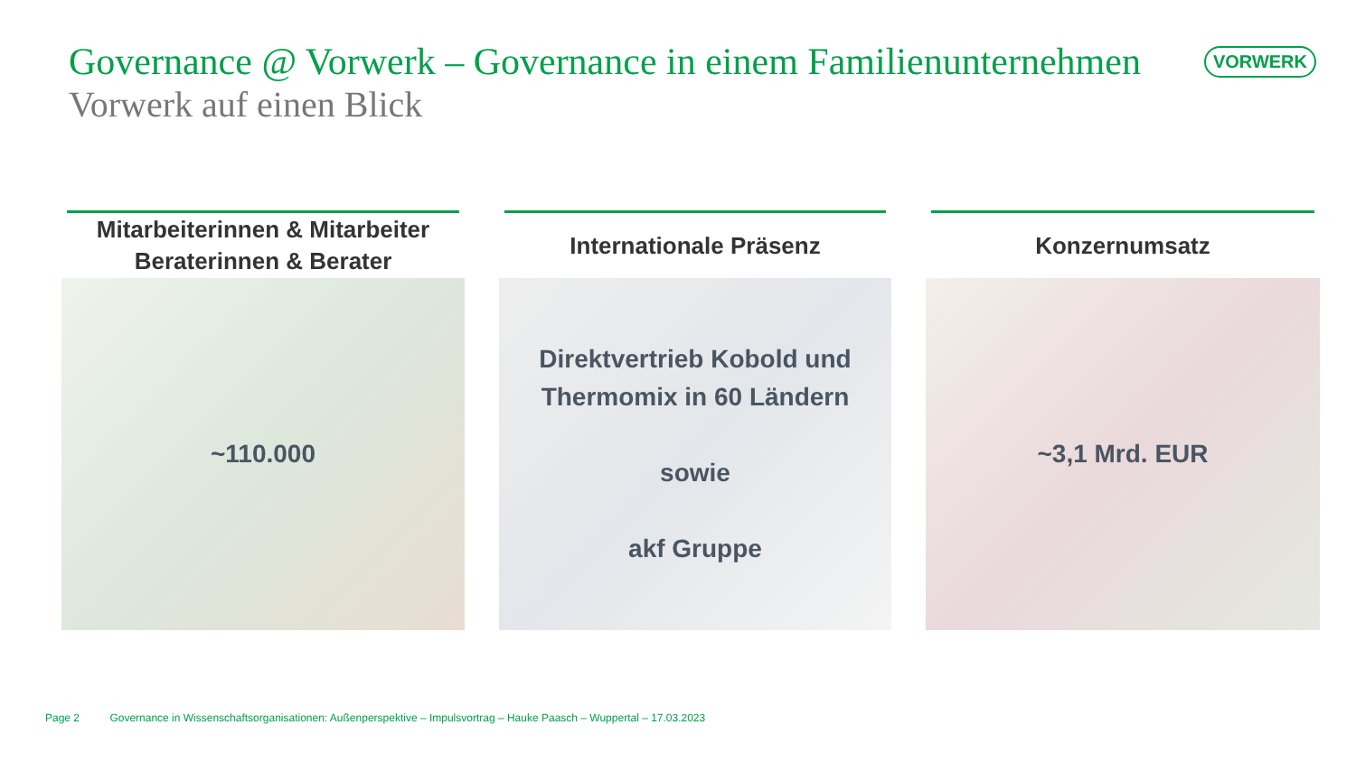Governance @ Vorwerk – Governance in einem Familienunternehmen VORWERK
Vorwerk auf einen Blick
Mitarbeiterinnen & Mitarbeiter
Beraterinnen & Berater
~110.000
Internationale Präsenz
Direktvertrieb Kobold und
Thermomix in 60 Ländern
sowie
akf Gruppe
Konzernumsatz
~3,1 Mrd. EUR
Page 2 Governance in Wissenschaftsorganisationen: Außenperspektive – Impulsvortrag – Hauke Paasch – Wuppertal – 17.03.2023